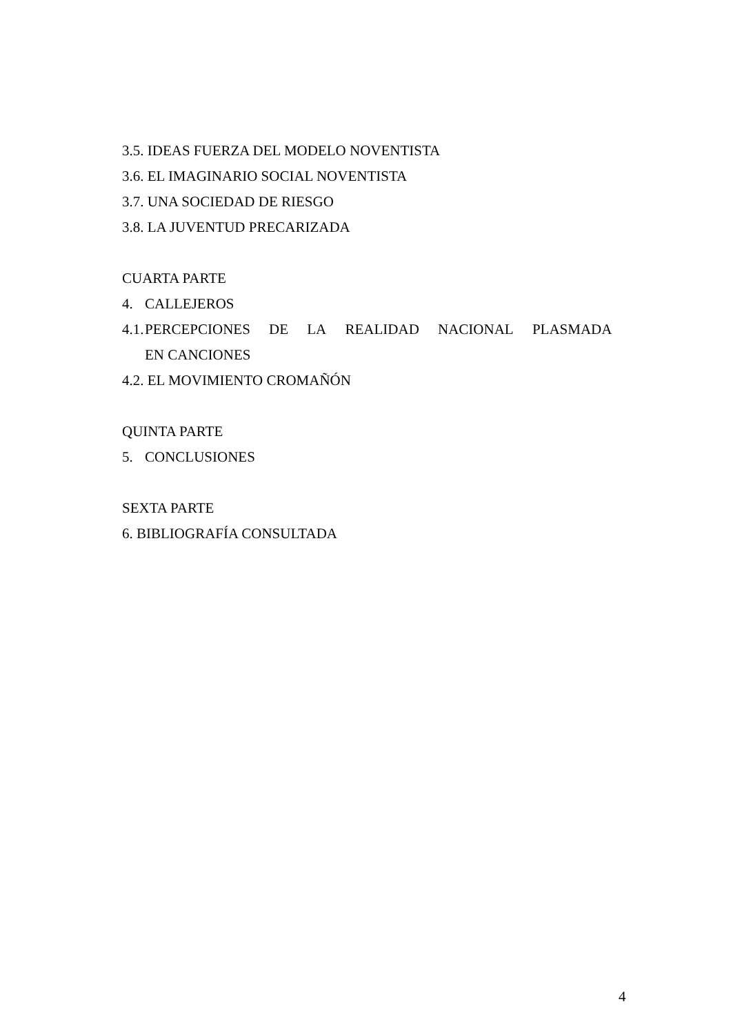3.5. IDEAS FUERZA DEL MODELO NOVENTISTA
3.6. EL IMAGINARIO SOCIAL NOVENTISTA
3.7. UNA SOCIEDAD DE RIESGO
3.8. LA JUVENTUD PRECARIZADA
CUARTA PARTE
4. CALLEJEROS
4.1.
PERCEPCIONES DE LA REALIDAD NACIONAL PLASMADA EN CANCIONES
4.2. EL MOVIMIENTO CROMAÑÓN
QUINTA PARTE
5. CONCLUSIONES
SEXTA PARTE
6. BIBLIOGRAFÍA CONSULTADA
4